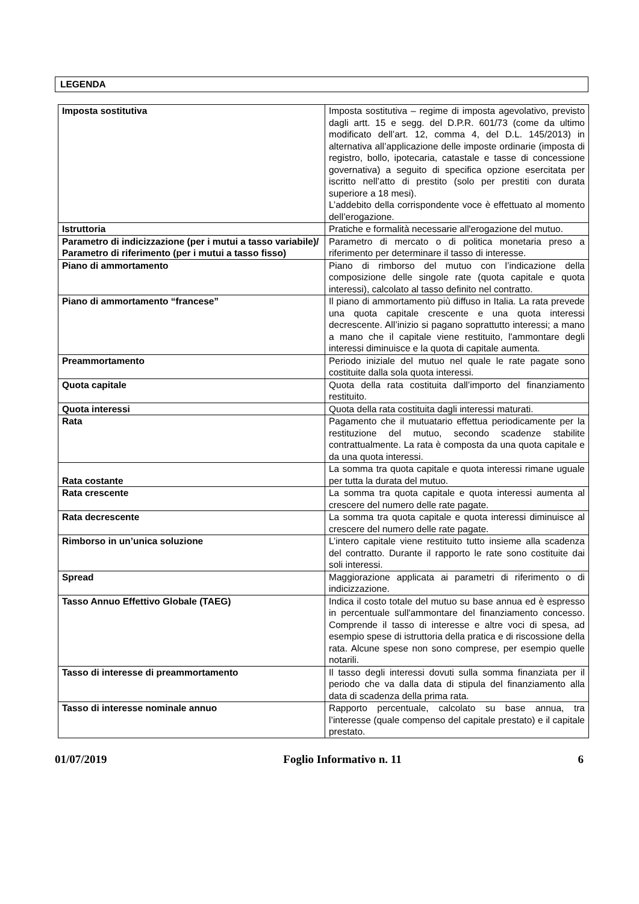LEGENDA
| Imposta sostitutiva | Imposta sostitutiva – regime di imposta agevolativo, previsto dagli artt. 15 e segg. del D.P.R. 601/73 (come da ultimo modificato dell’art. 12, comma 4, del D.L. 145/2013) in alternativa all’applicazione delle imposte ordinarie (imposta di registro, bollo, ipotecaria, catastale e tasse di concessione governativa) a seguito di specifica opzione esercitata per iscritto nell’atto di prestito (solo per prestiti con durata superiore a 18 mesi). L’addebito della corrispondente voce è effettuato al momento dell’erogazione. |
| Istruttoria | Pratiche e formalità necessarie all'erogazione del mutuo. |
| Parametro di indicizzazione (per i mutui a tasso variabile)/ Parametro di riferimento (per i mutui a tasso fisso) | Parametro di mercato o di politica monetaria preso a riferimento per determinare il tasso di interesse. |
| Piano di ammortamento | Piano di rimborso del mutuo con l’indicazione della composizione delle singole rate (quota capitale e quota interessi), calcolato al tasso definito nel contratto. |
| Piano di ammortamento “francese” | Il piano di ammortamento più diffuso in Italia. La rata prevede una quota capitale crescente e una quota interessi decrescente. All’inizio si pagano soprattutto interessi; a mano a mano che il capitale viene restituito, l'ammontare degli interessi diminuisce e la quota di capitale aumenta. |
| Preammortamento | Periodo iniziale del mutuo nel quale le rate pagate sono costituite dalla sola quota interessi. |
| Quota capitale | Quota della rata costituita dall’importo del finanziamento restituito. |
| Quota interessi | Quota della rata costituita dagli interessi maturati. |
| Rata | Pagamento che il mutuatario effettua periodicamente per la restituzione del mutuo, secondo scadenze stabilite contrattualmente. La rata è composta da una quota capitale e da una quota interessi. |
| Rata costante | La somma tra quota capitale e quota interessi rimane uguale per tutta la durata del mutuo. |
| Rata crescente | La somma tra quota capitale e quota interessi aumenta al crescere del numero delle rate pagate. |
| Rata decrescente | La somma tra quota capitale e quota interessi diminuisce al crescere del numero delle rate pagate. |
| Rimborso in un’unica soluzione | L’intero capitale viene restituito tutto insieme alla scadenza del contratto. Durante il rapporto le rate sono costituite dai soli interessi. |
| Spread | Maggiorazione applicata ai parametri di riferimento o di indicizzazione. |
| Tasso Annuo Effettivo Globale (TAEG) | Indica il costo totale del mutuo su base annua ed è espresso in percentuale sull'ammontare del finanziamento concesso. Comprende il tasso di interesse e altre voci di spesa, ad esempio spese di istruttoria della pratica e di riscossione della rata. Alcune spese non sono comprese, per esempio quelle notarili. |
| Tasso di interesse di preammortamento | Il tasso degli interessi dovuti sulla somma finanziata per il periodo che va dalla data di stipula del finanziamento alla data di scadenza della prima rata. |
| Tasso di interesse nominale annuo | Rapporto percentuale, calcolato su base annua, tra l’interesse (quale compenso del capitale prestato) e il capitale prestato. |
01/07/2019 Foglio Informativo n. 11 6